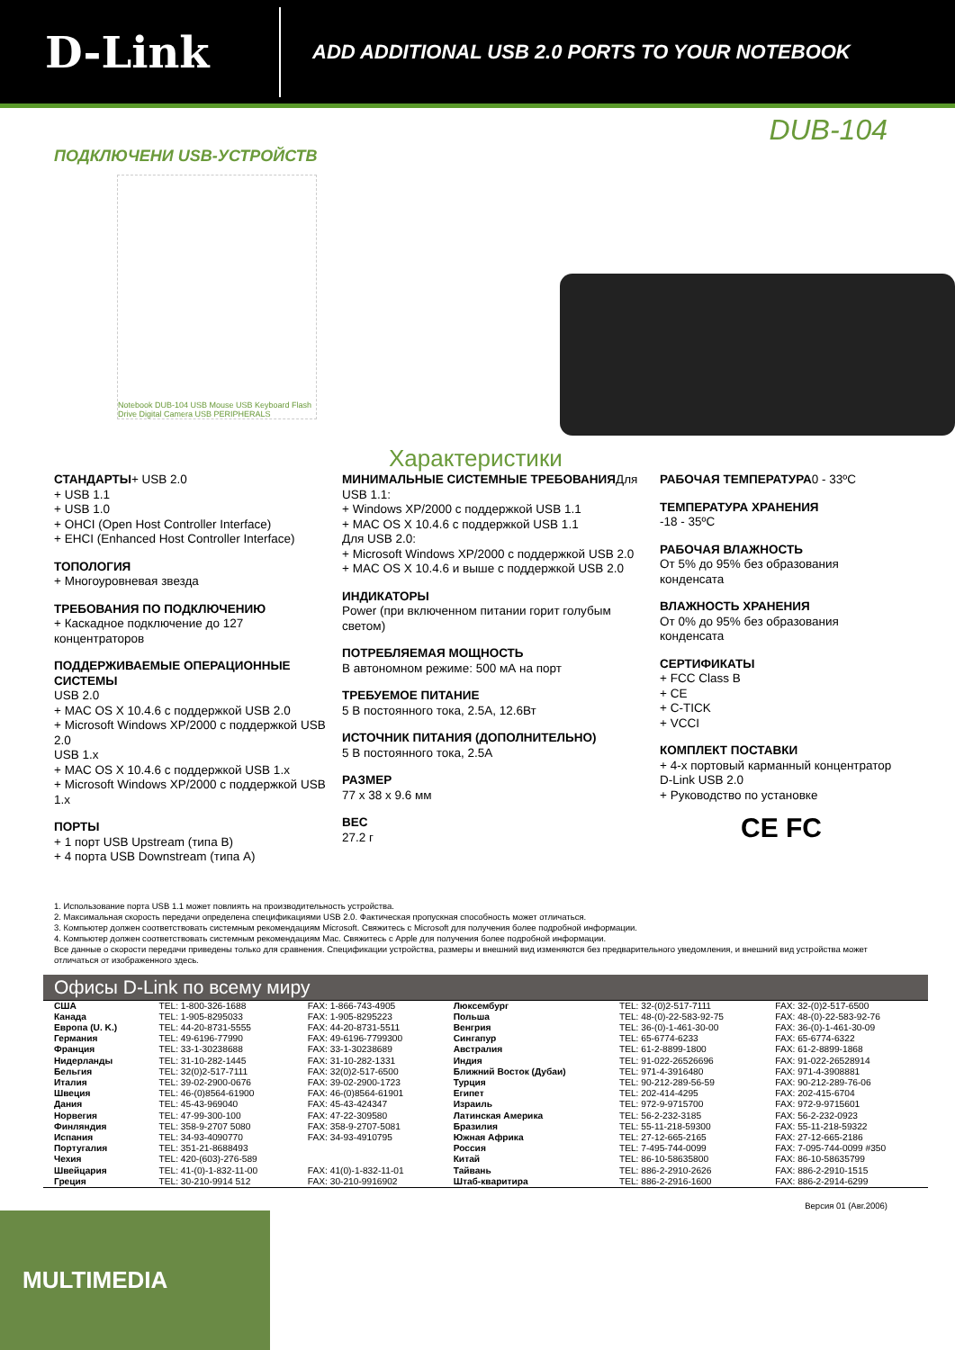D-Link
ADD ADDITIONAL USB 2.0 PORTS TO YOUR NOTEBOOK
DUB-104
ПОДКЛЮЧЕНИ USB-УСТРОЙСТВ
Notebook DUB-104 USB Mouse USB Keyboard Flash Drive Digital Camera USB PERIPHERALS
Характеристики
СТАНДАРТЫ+ USB 2.0
+ USB 1.1
+ USB 1.0
+ OHCI (Open Host Controller Interface)
+ EHCI (Enhanced Host Controller Interface)
ТОПОЛОГИЯ
+ Многоуровневая звезда
ТРЕБОВАНИЯ ПО ПОДКЛЮЧЕНИЮ
+ Каскадное подключение до 127 концентраторов
ПОДДЕРЖИВАЕМЫЕ ОПЕРАЦИОННЫЕ СИСТЕМЫ
USB 2.0
+ MAC OS X 10.4.6 с поддержкой USB 2.0
+ Microsoft Windows XP/2000 с поддержкой USB 2.0
USB 1.x
+ MAC OS X 10.4.6 с поддержкой USB 1.x
+ Microsoft Windows XP/2000 с поддержкой USB 1.x
ПОРТЫ
+ 1 порт USB Upstream (типа B)
+ 4 порта USB Downstream (типа A)
МИНИМАЛЬНЫЕ СИСТЕМНЫЕ ТРЕБОВАНИЯДля USB 1.1:
+ Windows XP/2000 с поддержкой USB 1.1
+ MAC OS X 10.4.6 с поддержкой USB 1.1
Для USB 2.0:
+ Microsoft Windows XP/2000 с поддержкой USB 2.0
+ MAC OS X 10.4.6 и выше с поддержкой USB 2.0
ИНДИКАТОРЫ
Power (при включенном питании горит голубым светом)
ПОТРЕБЛЯЕМАЯ МОЩНОСТЬ
В автономном режиме: 500 мА на порт
ТРЕБУЕМОЕ ПИТАНИЕ
5 В постоянного тока, 2.5A, 12.6Вт
ИСТОЧНИК ПИТАНИЯ (ДОПОЛНИТЕЛЬНО)
5 В постоянного тока, 2.5A
РАЗМЕР
77 x 38 x 9.6 мм
ВЕС
27.2 г
РАБОЧАЯ ТЕМПЕРАТУРА0 - 33ºC
ТЕМПЕРАТУРА ХРАНЕНИЯ
-18 - 35ºC
РАБОЧАЯ ВЛАЖНОСТЬ
От 5% до 95% без образования конденсата
ВЛАЖНОСТЬ ХРАНЕНИЯ
От 0% до 95% без образования конденсата
СЕРТИФИКАТЫ
+ FCC Class B
+ CE
+ C-TICK
+ VCCI
КОМПЛЕКТ ПОСТАВКИ
+ 4-х портовый карманный концентратор D-Link USB 2.0
+ Руководство по установке
CE FC
1. Использование порта USB 1.1 может повлиять на производительность устройства.
2. Максимальная скорость передачи определена спецификациями USB 2.0. Фактическая пропускная способность может отличаться.
3. Компьютер должен соответствовать системным рекомендациям Microsoft. Свяжитесь с Microsoft для получения более подробной информации.
4. Компьютер должен соответствовать системным рекомендациям Mac. Свяжитесь с Apple для получения более подробной информации.
Все данные о скорости передачи приведены только для сравнения. Спецификации устройства, размеры и внешний вид изменяются без предварительного уведомления, и внешний вид устройства может отличаться от изображенного здесь.
Офисы D-Link по всему миру
| США | TEL: 1-800-326-1688 | FAX: 1-866-743-4905 | Люксембург | TEL: 32-(0)2-517-7111 | FAX: 32-(0)2-517-6500 |
| Канада | TEL: 1-905-8295033 | FAX: 1-905-8295223 | Польша | TEL: 48-(0)-22-583-92-75 | FAX: 48-(0)-22-583-92-76 |
| Европа (U. K.) | TEL: 44-20-8731-5555 | FAX: 44-20-8731-5511 | Венгрия | TEL: 36-(0)-1-461-30-00 | FAX: 36-(0)-1-461-30-09 |
| Германия | TEL: 49-6196-77990 | FAX: 49-6196-7799300 | Сингапур | TEL: 65-6774-6233 | FAX: 65-6774-6322 |
| Франция | TEL: 33-1-30238688 | FAX: 33-1-30238689 | Австралия | TEL: 61-2-8899-1800 | FAX: 61-2-8899-1868 |
| Нидерланды | TEL: 31-10-282-1445 | FAX: 31-10-282-1331 | Индия | TEL: 91-022-26526696 | FAX: 91-022-26528914 |
| Бельгия | TEL: 32(0)2-517-7111 | FAX: 32(0)2-517-6500 | Ближний Восток (Дубаи) | TEL: 971-4-3916480 | FAX: 971-4-3908881 |
| Италия | TEL: 39-02-2900-0676 | FAX: 39-02-2900-1723 | Турция | TEL: 90-212-289-56-59 | FAX: 90-212-289-76-06 |
| Швеция | TEL: 46-(0)8564-61900 | FAX: 46-(0)8564-61901 | Египет | TEL: 202-414-4295 | FAX: 202-415-6704 |
| Дания | TEL: 45-43-969040 | FAX: 45-43-424347 | Израиль | TEL: 972-9-9715700 | FAX: 972-9-9715601 |
| Норвегия | TEL: 47-99-300-100 | FAX: 47-22-309580 | Латинская Америка | TEL: 56-2-232-3185 | FAX: 56-2-232-0923 |
| Финляндия | TEL: 358-9-2707 5080 | FAX: 358-9-2707-5081 | Бразилия | TEL: 55-11-218-59300 | FAX: 55-11-218-59322 |
| Испания | TEL: 34-93-4090770 | FAX: 34-93-4910795 | Южная Африка | TEL: 27-12-665-2165 | FAX: 27-12-665-2186 |
| Португалия | TEL: 351-21-8688493 | | Россия | TEL: 7-495-744-0099 | FAX: 7-095-744-0099 #350 |
| Чехия | TEL: 420-(603)-276-589 | | Китай | TEL: 86-10-58635800 | FAX: 86-10-58635799 |
| Швейцария | TEL: 41-(0)-1-832-11-00 | FAX: 41(0)-1-832-11-01 | Тайвань | TEL: 886-2-2910-2626 | FAX: 886-2-2910-1515 |
| Греция | TEL: 30-210-9914 512 | FAX: 30-210-9916902 | Штаб-кваритира | TEL: 886-2-2916-1600 | FAX: 886-2-2914-6299 |
Версия 01 (Авг.2006)
MULTIMEDIA